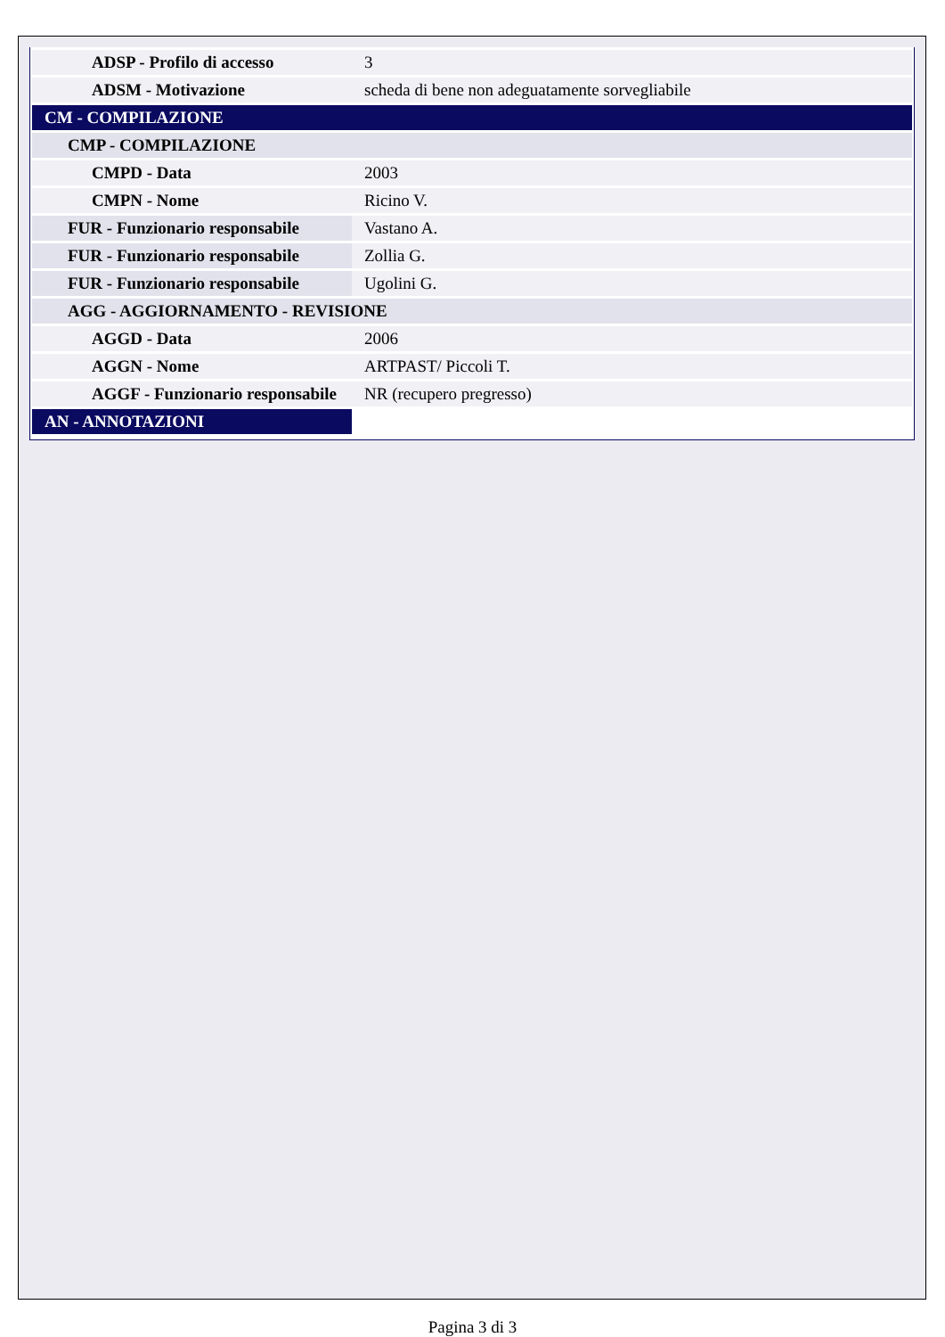| ADSP - Profilo di accesso | 3 |
| ADSM - Motivazione | scheda di bene non adeguatamente sorvegliabile |
| CM - COMPILAZIONE | |
| CMP - COMPILAZIONE | |
| CMPD - Data | 2003 |
| CMPN - Nome | Ricino V. |
| FUR - Funzionario responsabile | Vastano A. |
| FUR - Funzionario responsabile | Zollia G. |
| FUR - Funzionario responsabile | Ugolini G. |
| AGG - AGGIORNAMENTO - REVISIONE | |
| AGGD - Data | 2006 |
| AGGN - Nome | ARTPAST/ Piccoli T. |
| AGGF - Funzionario responsabile | NR (recupero pregresso) |
| AN - ANNOTAZIONI | |
Pagina 3 di 3